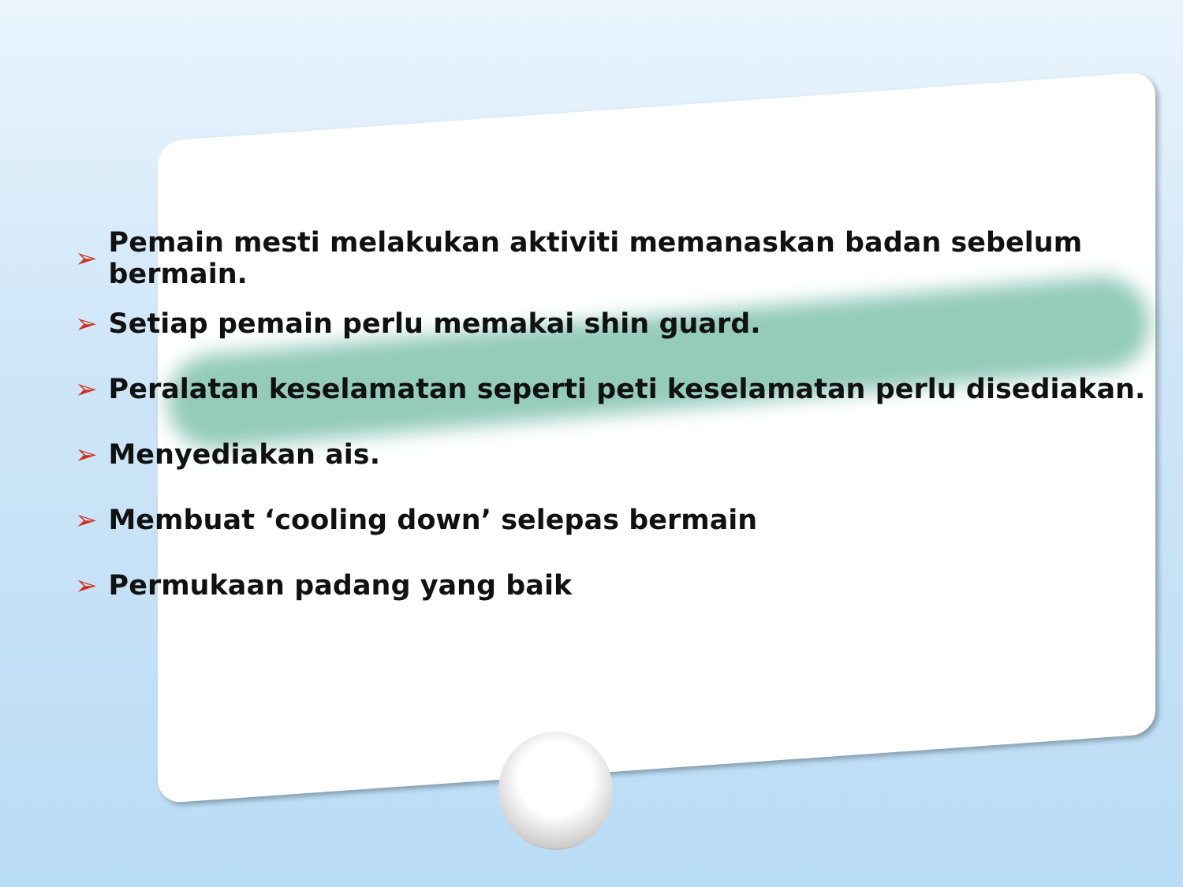➢ Pemain mesti melakukan aktiviti memanaskan badan sebelum bermain.
➢ Setiap pemain perlu memakai shin guard.
➢ Peralatan keselamatan seperti peti keselamatan perlu disediakan.
➢ Menyediakan ais.
➢ Membuat ‘cooling down’ selepas bermain
➢ Permukaan padang yang baik